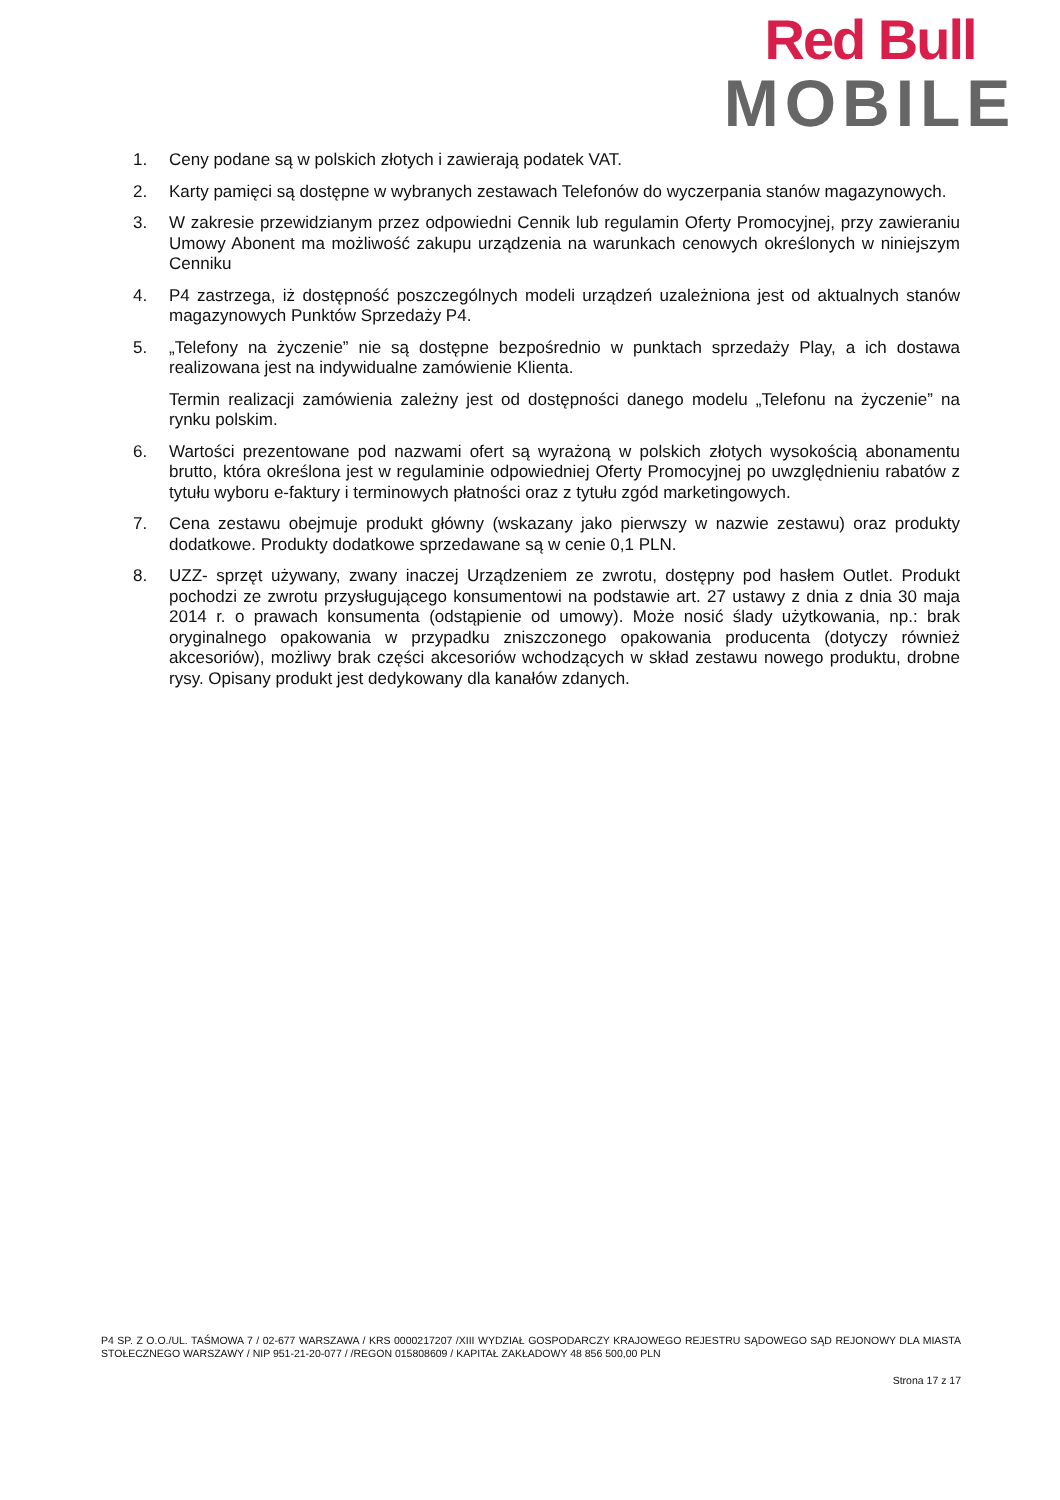Red Bull
MOBILE
1. Ceny podane są w polskich złotych i zawierają podatek VAT.
2. Karty pamięci są dostępne w wybranych zestawach Telefonów do wyczerpania stanów magazynowych.
3. W zakresie przewidzianym przez odpowiedni Cennik lub regulamin Oferty Promocyjnej, przy zawieraniu Umowy Abonent ma możliwość zakupu urządzenia na warunkach cenowych określonych w niniejszym Cenniku
4. P4 zastrzega, iż dostępność poszczególnych modeli urządzeń uzależniona jest od aktualnych stanów magazynowych Punktów Sprzedaży P4.
5. „Telefony na życzenie” nie są dostępne bezpośrednio w punktach sprzedaży Play, a ich dostawa realizowana jest na indywidualne zamówienie Klienta.
Termin realizacji zamówienia zależny jest od dostępności danego modelu „Telefonu na życzenie” na rynku polskim.
6. Wartości prezentowane pod nazwami ofert są wyrażoną w polskich złotych wysokością abonamentu brutto, która określona jest w regulaminie odpowiedniej Oferty Promocyjnej po uwzględnieniu rabatów z tytułu wyboru e-faktury i terminowych płatności oraz z tytułu zgód marketingowych.
7. Cena zestawu obejmuje produkt główny (wskazany jako pierwszy w nazwie zestawu) oraz produkty dodatkowe. Produkty dodatkowe sprzedawane są w cenie 0,1 PLN.
8. UZZ- sprzęt używany, zwany inaczej Urządzeniem ze zwrotu, dostępny pod hasłem Outlet. Produkt pochodzi ze zwrotu przysługującego konsumentowi na podstawie art. 27 ustawy z dnia z dnia 30 maja 2014 r. o prawach konsumenta (odstąpienie od umowy). Może nosić ślady użytkowania, np.: brak oryginalnego opakowania w przypadku zniszczonego opakowania producenta (dotyczy również akcesoriów), możliwy brak części akcesoriów wchodzących w skład zestawu nowego produktu, drobne rysy. Opisany produkt jest dedykowany dla kanałów zdanych.
P4 SP. Z O.O./UL. TAŚMOWA 7 / 02-677 WARSZAWA / KRS 0000217207 /XIII WYDZIAŁ GOSPODARCZY KRAJOWEGO REJESTRU SĄDOWEGO SĄD REJONOWY DLA MIASTA STOŁECZNEGO WARSZAWY / NIP 951-21-20-077 / /REGON 015808609 / KAPITAŁ ZAKŁADOWY 48 856 500,00 PLN
Strona 17 z 17